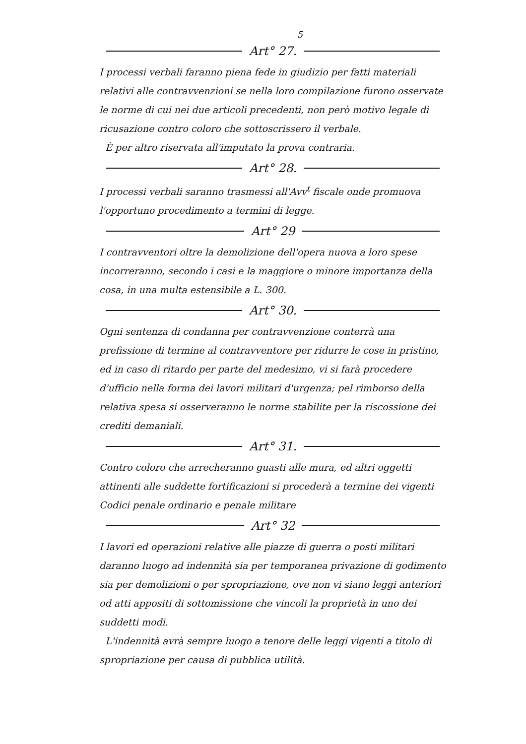5
Art° 27.
I processi verbali faranno piena fede in giudizio per fatti materiali relativi alle contravvenzioni se nella loro compilazione furono osservate le norme di cui nei due articoli precedenti, non però motivo legale di ricusazione contro coloro che sottoscrissero il verbale.
È per altro riservata all'imputato la prova contraria.
Art° 28.
I processi verbali saranno trasmessi all'Avv<sup>t</sup> fiscale onde promuova l'opportuno procedimento a termini di legge.
Art° 29
I contravventori oltre la demolizione dell'opera nuova a loro spese incorreranno, secondo i casi e la maggiore o minore importanza della cosa, in una multa estensibile a L. 300.
Art° 30.
Ogni sentenza di condanna per contravvenzione conterrà una prefissione di termine al contravventore per ridurre le cose in pristino, ed in caso di ritardo per parte del medesimo, vi si farà procedere d'ufficio nella forma dei lavori militari d'urgenza; pel rimborso della relativa spesa si osserveranno le norme stabilite per la riscossione dei crediti demaniali.
Art° 31.
Contro coloro che arrecheranno guasti alle mura, ed altri oggetti attinenti alle suddette fortificazioni si procederà a termine dei vigenti Codici penale ordinario e penale militare
Art° 32
I lavori ed operazioni relative alle piazze di guerra o posti militari daranno luogo ad indennità sia per temporanea privazione di godimento sia per demolizioni o per spropriazione, ove non vi siano leggi anteriori od atti appositi di sottomissione che vincoli la proprietà in uno dei suddetti modi.
L'indennità avrà sempre luogo a tenore delle leggi vigenti a titolo di spropriazione per causa di pubblica utilità.